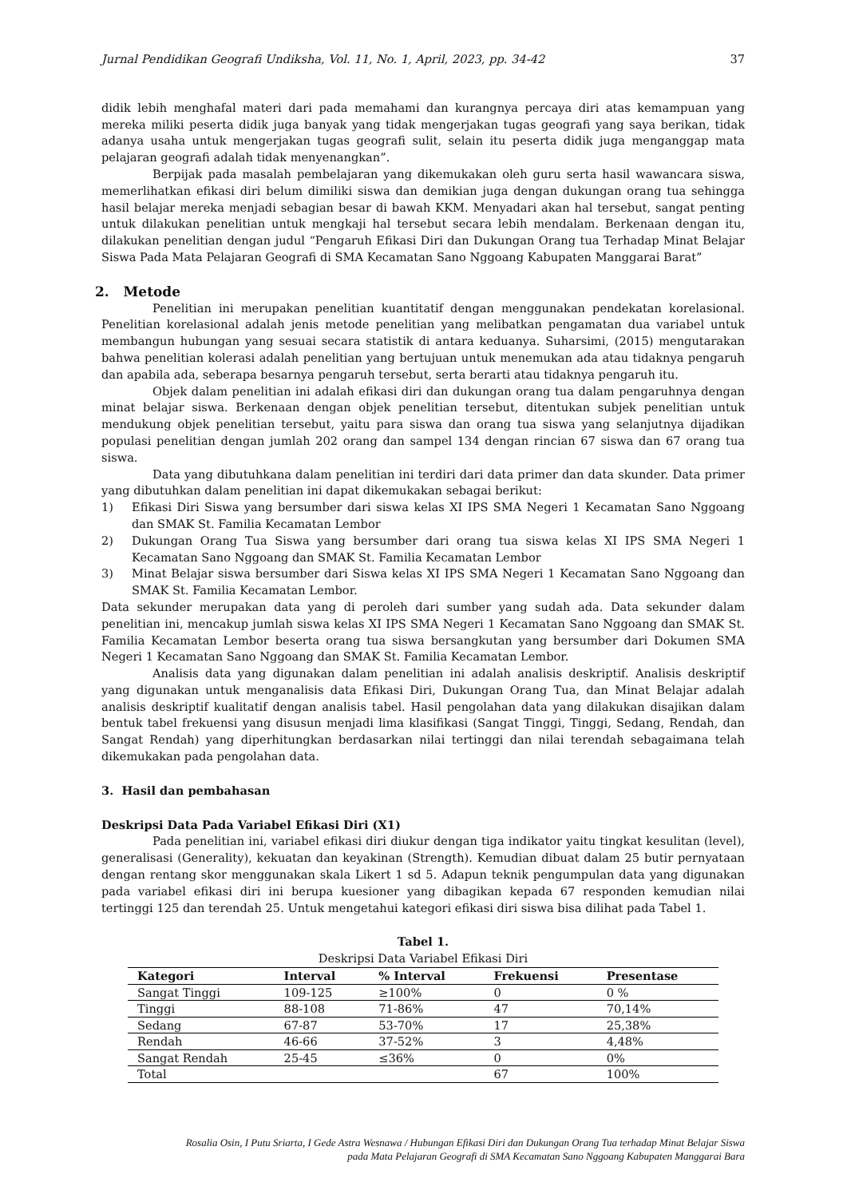Jurnal Pendidikan Geografi Undiksha, Vol. 11, No. 1, April, 2023, pp. 34-42 37
didik lebih menghafal materi dari pada memahami dan kurangnya percaya diri atas kemampuan yang mereka miliki peserta didik juga banyak yang tidak mengerjakan tugas geografi yang saya berikan, tidak adanya usaha untuk mengerjakan tugas geografi sulit, selain itu peserta didik juga menganggap mata pelajaran geografi adalah tidak menyenangkan”.
Berpijak pada masalah pembelajaran yang dikemukakan oleh guru serta hasil wawancara siswa, memerlihatkan efikasi diri belum dimiliki siswa dan demikian juga dengan dukungan orang tua sehingga hasil belajar mereka menjadi sebagian besar di bawah KKM. Menyadari akan hal tersebut, sangat penting untuk dilakukan penelitian untuk mengkaji hal tersebut secara lebih mendalam. Berkenaan dengan itu, dilakukan penelitian dengan judul “Pengaruh Efikasi Diri dan Dukungan Orang tua Terhadap Minat Belajar Siswa Pada Mata Pelajaran Geografi di SMA Kecamatan Sano Nggoang Kabupaten Manggarai Barat”
2. Metode
Penelitian ini merupakan penelitian kuantitatif dengan menggunakan pendekatan korelasional. Penelitian korelasional adalah jenis metode penelitian yang melibatkan pengamatan dua variabel untuk membangun hubungan yang sesuai secara statistik di antara keduanya. Suharsimi, (2015) mengutarakan bahwa penelitian kolerasi adalah penelitian yang bertujuan untuk menemukan ada atau tidaknya pengaruh dan apabila ada, seberapa besarnya pengaruh tersebut, serta berarti atau tidaknya pengaruh itu.
Objek dalam penelitian ini adalah efikasi diri dan dukungan orang tua dalam pengaruhnya dengan minat belajar siswa. Berkenaan dengan objek penelitian tersebut, ditentukan subjek penelitian untuk mendukung objek penelitian tersebut, yaitu para siswa dan orang tua siswa yang selanjutnya dijadikan populasi penelitian dengan jumlah 202 orang dan sampel 134 dengan rincian 67 siswa dan 67 orang tua siswa.
Data yang dibutuhkana dalam penelitian ini terdiri dari data primer dan data skunder. Data primer yang dibutuhkan dalam penelitian ini dapat dikemukakan sebagai berikut:
1) Efikasi Diri Siswa yang bersumber dari siswa kelas XI IPS SMA Negeri 1 Kecamatan Sano Nggoang dan SMAK St. Familia Kecamatan Lembor
2) Dukungan Orang Tua Siswa yang bersumber dari orang tua siswa kelas XI IPS SMA Negeri 1 Kecamatan Sano Nggoang dan SMAK St. Familia Kecamatan Lembor
3) Minat Belajar siswa bersumber dari Siswa kelas XI IPS SMA Negeri 1 Kecamatan Sano Nggoang dan SMAK St. Familia Kecamatan Lembor.
Data sekunder merupakan data yang di peroleh dari sumber yang sudah ada. Data sekunder dalam penelitian ini, mencakup jumlah siswa kelas XI IPS SMA Negeri 1 Kecamatan Sano Nggoang dan SMAK St. Familia Kecamatan Lembor beserta orang tua siswa bersangkutan yang bersumber dari Dokumen SMA Negeri 1 Kecamatan Sano Nggoang dan SMAK St. Familia Kecamatan Lembor.
Analisis data yang digunakan dalam penelitian ini adalah analisis deskriptif. Analisis deskriptif yang digunakan untuk menganalisis data Efikasi Diri, Dukungan Orang Tua, dan Minat Belajar adalah analisis deskriptif kualitatif dengan analisis tabel. Hasil pengolahan data yang dilakukan disajikan dalam bentuk tabel frekuensi yang disusun menjadi lima klasifikasi (Sangat Tinggi, Tinggi, Sedang, Rendah, dan Sangat Rendah) yang diperhitungkan berdasarkan nilai tertinggi dan nilai terendah sebagaimana telah dikemukakan pada pengolahan data.
3. Hasil dan pembahasan
Deskripsi Data Pada Variabel Efikasi Diri (X1)
Pada penelitian ini, variabel efikasi diri diukur dengan tiga indikator yaitu tingkat kesulitan (level), generalisasi (Generality), kekuatan dan keyakinan (Strength). Kemudian dibuat dalam 25 butir pernyataan dengan rentang skor menggunakan skala Likert 1 sd 5. Adapun teknik pengumpulan data yang digunakan pada variabel efikasi diri ini berupa kuesioner yang dibagikan kepada 67 responden kemudian nilai tertinggi 125 dan terendah 25. Untuk mengetahui kategori efikasi diri siswa bisa dilihat pada Tabel 1.
Tabel 1.
Deskripsi Data Variabel Efikasi Diri
| Kategori | Interval | % Interval | Frekuensi | Presentase |
| --- | --- | --- | --- | --- |
| Sangat Tinggi | 109-125 | ≥100% | 0 | 0 % |
| Tinggi | 88-108 | 71-86% | 47 | 70,14% |
| Sedang | 67-87 | 53-70% | 17 | 25,38% |
| Rendah | 46-66 | 37-52% | 3 | 4,48% |
| Sangat Rendah | 25-45 | ≤36% | 0 | 0% |
| Total | | | 67 | 100% |
Rosalia Osin, I Putu Sriarta, I Gede Astra Wesnawa / Hubungan Efikasi Diri dan Dukungan Orang Tua terhadap Minat Belajar Siswa
pada Mata Pelajaran Geografi di SMA Kecamatan Sano Nggoang Kabupaten Manggarai Bara